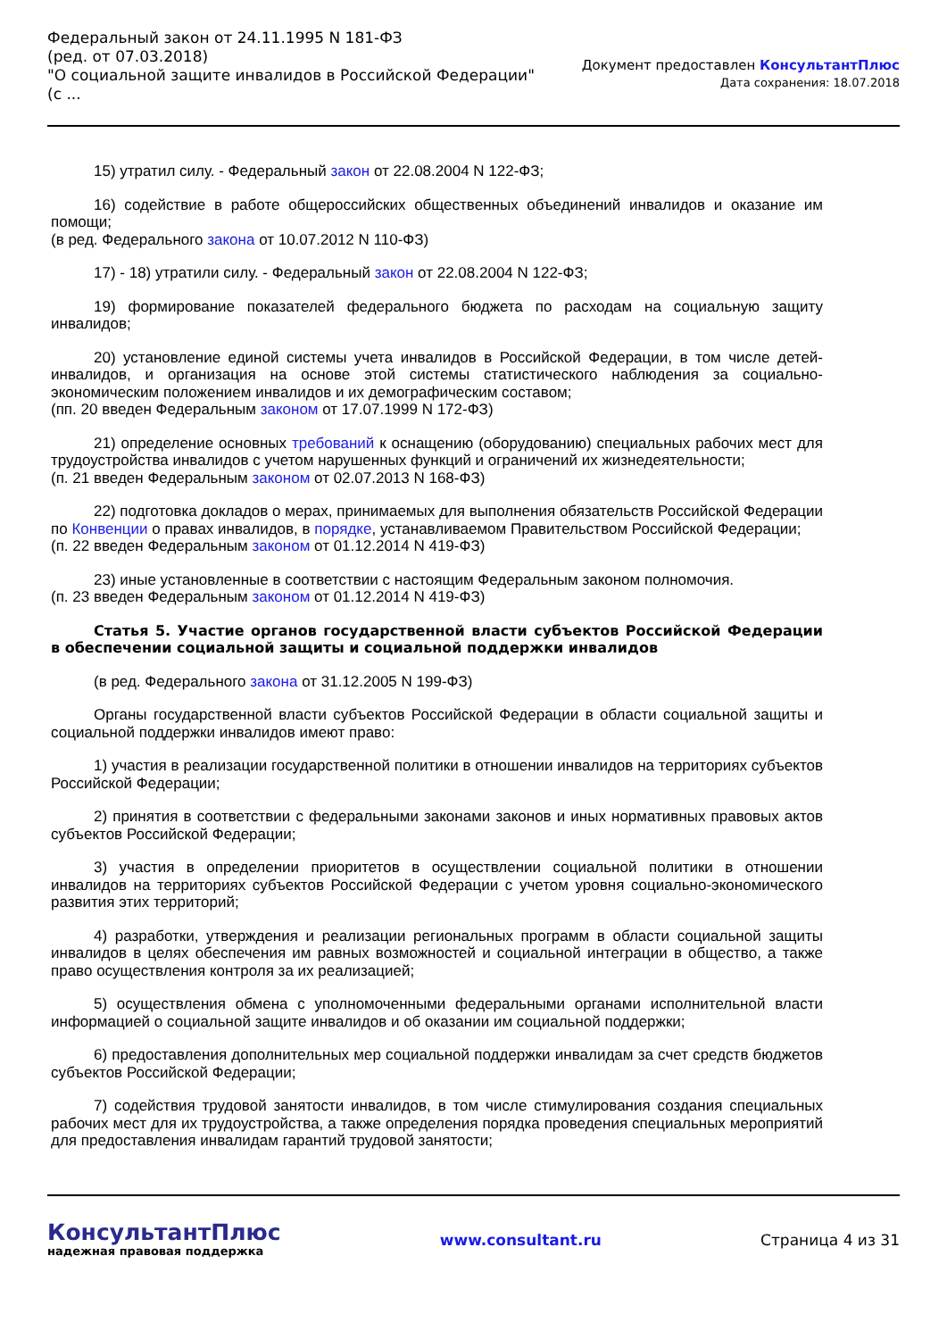Федеральный закон от 24.11.1995 N 181-ФЗ
(ред. от 07.03.2018)
"О социальной защите инвалидов в Российской Федерации"
(с ...
Документ предоставлен КонсультантПлюс
Дата сохранения: 18.07.2018
15) утратил силу. - Федеральный закон от 22.08.2004 N 122-ФЗ;
16) содействие в работе общероссийских общественных объединений инвалидов и оказание им помощи;
(в ред. Федерального закона от 10.07.2012 N 110-ФЗ)
17) - 18) утратили силу. - Федеральный закон от 22.08.2004 N 122-ФЗ;
19) формирование показателей федерального бюджета по расходам на социальную защиту инвалидов;
20) установление единой системы учета инвалидов в Российской Федерации, в том числе детей-инвалидов, и организация на основе этой системы статистического наблюдения за социально-экономическим положением инвалидов и их демографическим составом;
(пп. 20 введен Федеральным законом от 17.07.1999 N 172-ФЗ)
21) определение основных требований к оснащению (оборудованию) специальных рабочих мест для трудоустройства инвалидов с учетом нарушенных функций и ограничений их жизнедеятельности;
(п. 21 введен Федеральным законом от 02.07.2013 N 168-ФЗ)
22) подготовка докладов о мерах, принимаемых для выполнения обязательств Российской Федерации по Конвенции о правах инвалидов, в порядке, устанавливаемом Правительством Российской Федерации;
(п. 22 введен Федеральным законом от 01.12.2014 N 419-ФЗ)
23) иные установленные в соответствии с настоящим Федеральным законом полномочия.
(п. 23 введен Федеральным законом от 01.12.2014 N 419-ФЗ)
Статья 5. Участие органов государственной власти субъектов Российской Федерации в обеспечении социальной защиты и социальной поддержки инвалидов
(в ред. Федерального закона от 31.12.2005 N 199-ФЗ)
Органы государственной власти субъектов Российской Федерации в области социальной защиты и социальной поддержки инвалидов имеют право:
1) участия в реализации государственной политики в отношении инвалидов на территориях субъектов Российской Федерации;
2) принятия в соответствии с федеральными законами законов и иных нормативных правовых актов субъектов Российской Федерации;
3) участия в определении приоритетов в осуществлении социальной политики в отношении инвалидов на территориях субъектов Российской Федерации с учетом уровня социально-экономического развития этих территорий;
4) разработки, утверждения и реализации региональных программ в области социальной защиты инвалидов в целях обеспечения им равных возможностей и социальной интеграции в общество, а также право осуществления контроля за их реализацией;
5) осуществления обмена с уполномоченными федеральными органами исполнительной власти информацией о социальной защите инвалидов и об оказании им социальной поддержки;
6) предоставления дополнительных мер социальной поддержки инвалидам за счет средств бюджетов субъектов Российской Федерации;
7) содействия трудовой занятости инвалидов, в том числе стимулирования создания специальных рабочих мест для их трудоустройства, а также определения порядка проведения специальных мероприятий для предоставления инвалидам гарантий трудовой занятости;
КонсультантПлюс
надежная правовая поддержка
www.consultant.ru Страница 4 из 31